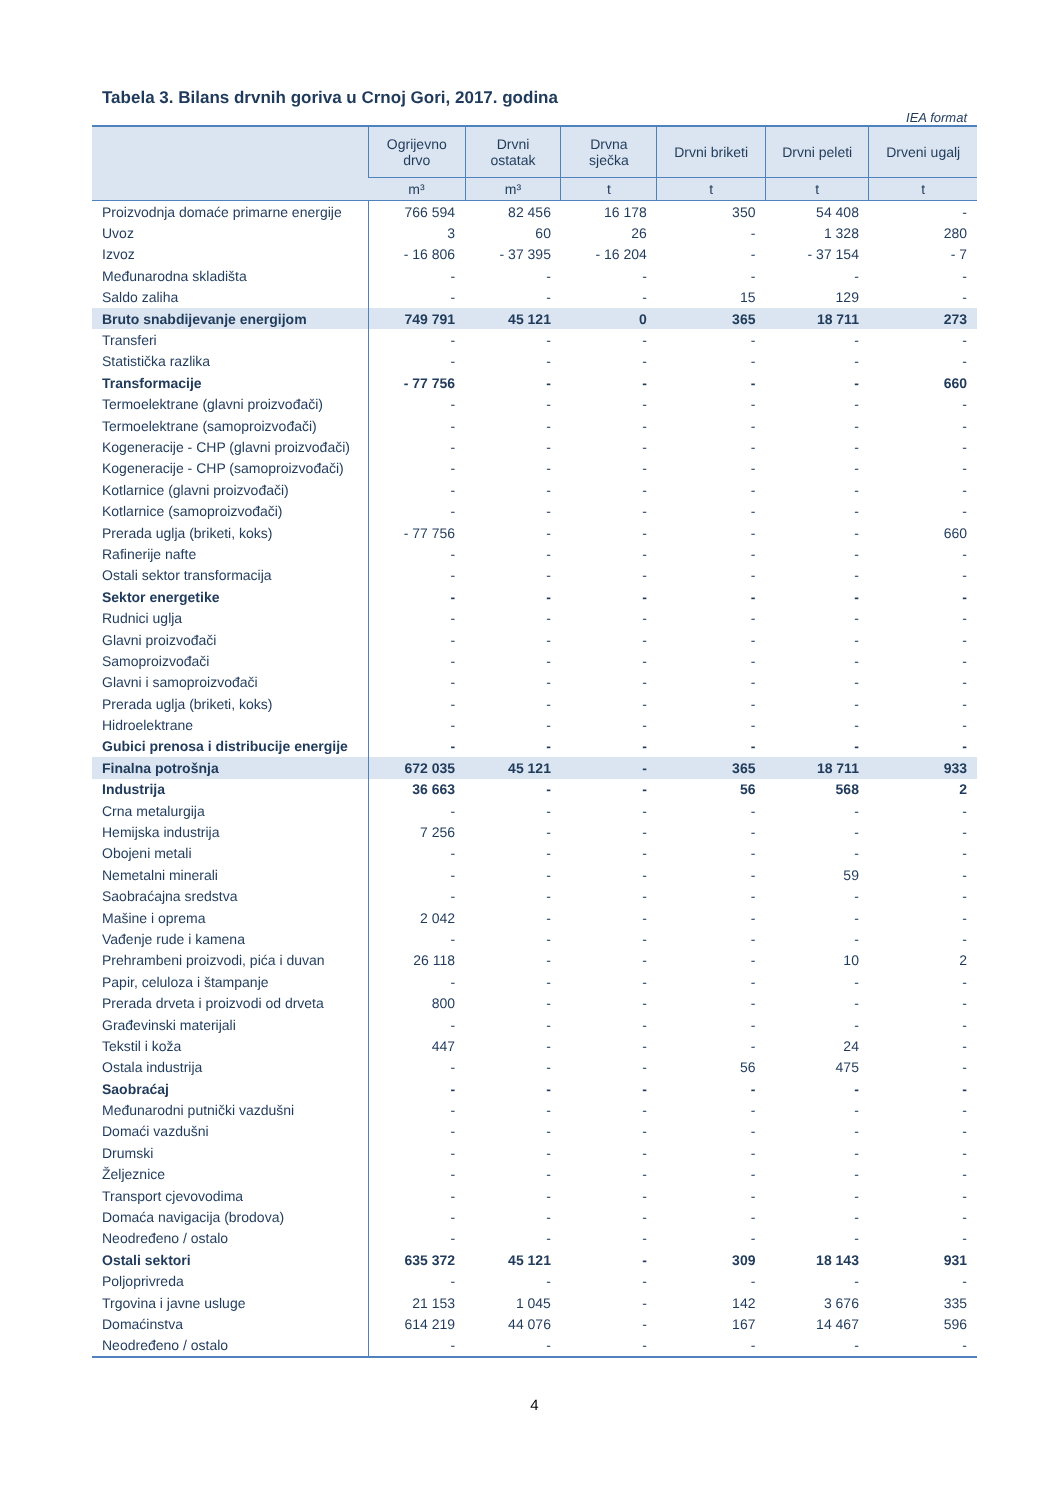Tabela 3. Bilans drvnih goriva u Crnoj Gori, 2017. godina
IEA format
| | Ogrijevno drvo | Drvni ostatak | Drvna sječka | Drvni briketi | Drvni peleti | Drveni ugalj |
| --- | --- | --- | --- | --- | --- | --- |
| | m³ | m³ | t | t | t | t |
| Proizvodnja domaće primarne energije | 766 594 | 82 456 | 16 178 | 350 | 54 408 | - |
| Uvoz | 3 | 60 | 26 | - | 1 328 | 280 |
| Izvoz | - 16 806 | - 37 395 | - 16 204 | - | - 37 154 | - 7 |
| Međunarodna skladišta | - | - | - | - | - | - |
| Saldo zaliha | - | - | - | 15 | 129 | - |
| Bruto snabdijevanje energijom | 749 791 | 45 121 | 0 | 365 | 18 711 | 273 |
| Transferi | - | - | - | - | - | - |
| Statistička razlika | - | - | - | - | - | - |
| Transformacije | - 77 756 | - | - | - | - | 660 |
| Termoelektrane (glavni proizvođači) | - | - | - | - | - | - |
| Termoelektrane (samoproizvođači) | - | - | - | - | - | - |
| Kogeneracije - CHP (glavni proizvođači) | - | - | - | - | - | - |
| Kogeneracije - CHP (samoproizvođači) | - | - | - | - | - | - |
| Kotlarnice (glavni proizvođači) | - | - | - | - | - | - |
| Kotlarnice (samoproizvođači) | - | - | - | - | - | - |
| Prerada uglja (briketi, koks) | - 77 756 | - | - | - | - | 660 |
| Rafinerije nafte | - | - | - | - | - | - |
| Ostali sektor transformacija | - | - | - | - | - | - |
| Sektor energetike | - | - | - | - | - | - |
| Rudnici uglja | - | - | - | - | - | - |
| Glavni proizvođači | - | - | - | - | - | - |
| Samoproizvođači | - | - | - | - | - | - |
| Glavni i samoproizvođači | - | - | - | - | - | - |
| Prerada uglja (briketi, koks) | - | - | - | - | - | - |
| Hidroelektrane | - | - | - | - | - | - |
| Gubici prenosa i distribucije energije | - | - | - | - | - | - |
| Finalna potrošnja | 672 035 | 45 121 | - | 365 | 18 711 | 933 |
| Industrija | 36 663 | - | - | 56 | 568 | 2 |
| Crna metalurgija | - | - | - | - | - | - |
| Hemijska industrija | 7 256 | - | - | - | - | - |
| Obojeni metali | - | - | - | - | - | - |
| Nemetalni minerali | - | - | - | - | 59 | - |
| Saobraćajna sredstva | - | - | - | - | - | - |
| Mašine i oprema | 2 042 | - | - | - | - | - |
| Vađenje rude i kamena | - | - | - | - | - | - |
| Prehrambeni proizvodi, pića i duvan | 26 118 | - | - | - | 10 | 2 |
| Papir, celuloza i štampanje | - | - | - | - | - | - |
| Prerada drveta i proizvodi od drveta | 800 | - | - | - | - | - |
| Građevinski materijali | - | - | - | - | - | - |
| Tekstil i koža | 447 | - | - | - | 24 | - |
| Ostala industrija | - | - | - | 56 | 475 | - |
| Saobraćaj | - | - | - | - | - | - |
| Međunarodni putnički vazdušni | - | - | - | - | - | - |
| Domaći vazdušni | - | - | - | - | - | - |
| Drumski | - | - | - | - | - | - |
| Željeznice | - | - | - | - | - | - |
| Transport cjevovodima | - | - | - | - | - | - |
| Domaća navigacija (brodova) | - | - | - | - | - | - |
| Neodređeno / ostalo | - | - | - | - | - | - |
| Ostali sektori | 635 372 | 45 121 | - | 309 | 18 143 | 931 |
| Poljoprivreda | - | - | - | - | - | - |
| Trgovina i javne usluge | 21 153 | 1 045 | - | 142 | 3 676 | 335 |
| Domaćinstva | 614 219 | 44 076 | - | 167 | 14 467 | 596 |
| Neodređeno / ostalo | - | - | - | - | - | - |
4